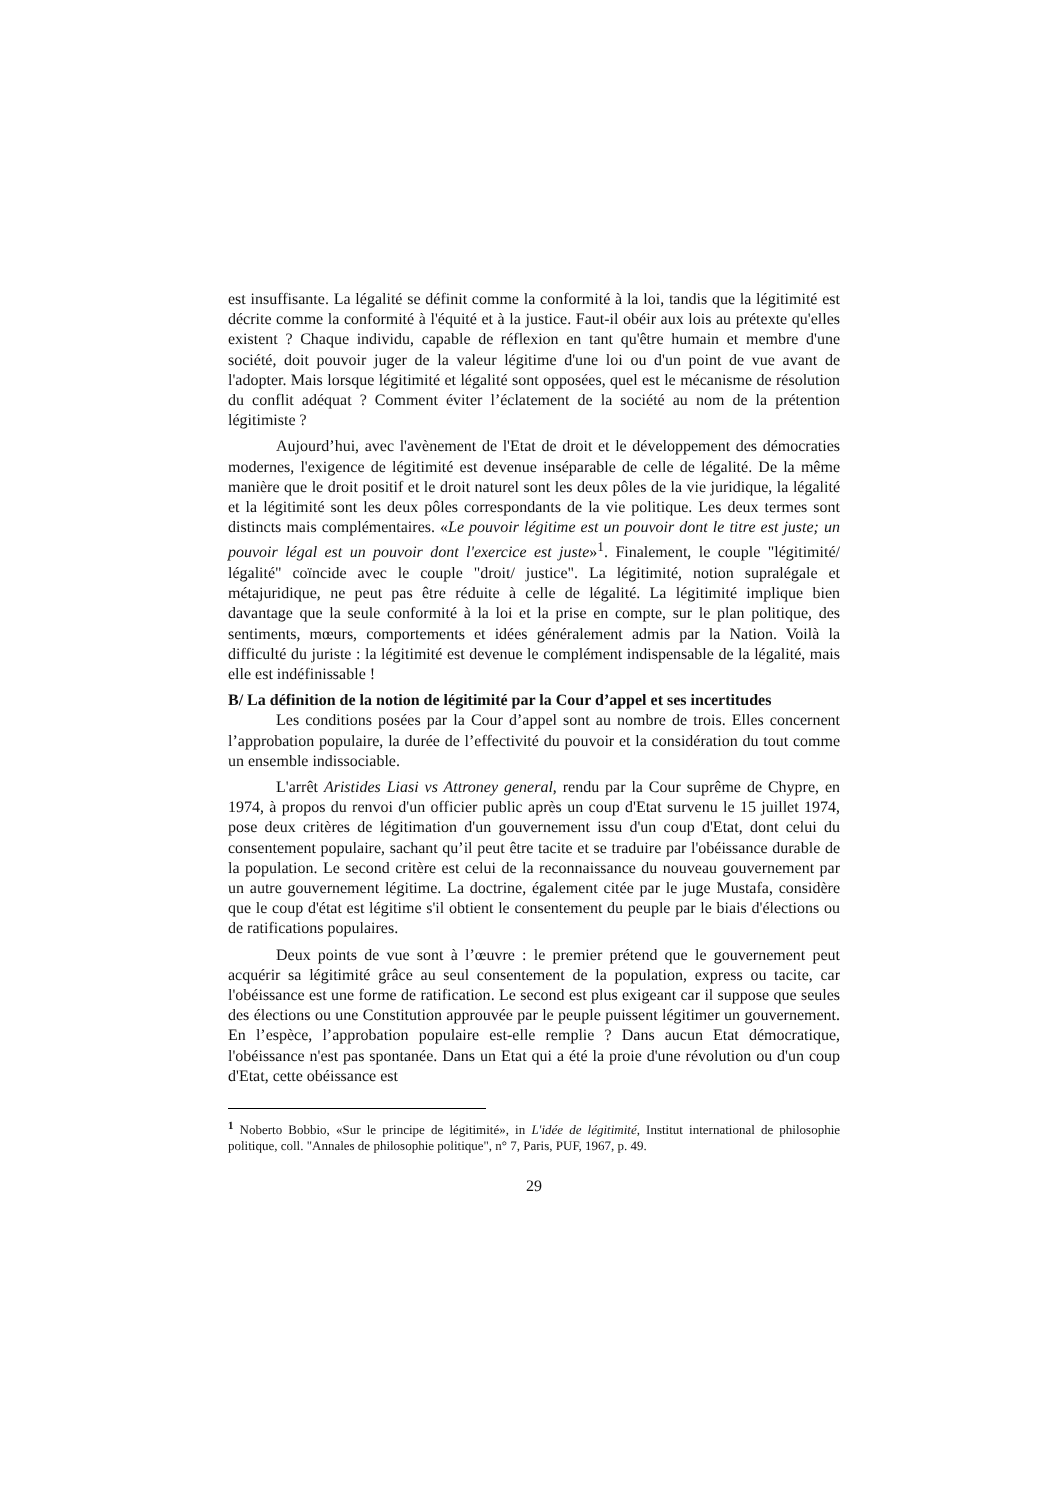est insuffisante. La légalité se définit comme la conformité à la loi, tandis que la légitimité est décrite comme la conformité à l'équité et à la justice. Faut-il obéir aux lois au prétexte qu'elles existent ? Chaque individu, capable de réflexion en tant qu'être humain et membre d'une société, doit pouvoir juger de la valeur légitime d'une loi ou d'un point de vue avant de l'adopter. Mais lorsque légitimité et légalité sont opposées, quel est le mécanisme de résolution du conflit adéquat ? Comment éviter l’éclatement de la société au nom de la prétention légitimiste ?
Aujourd’hui, avec l'avènement de l'Etat de droit et le développement des démocraties modernes, l'exigence de légitimité est devenue inséparable de celle de légalité. De la même manière que le droit positif et le droit naturel sont les deux pôles de la vie juridique, la légalité et la légitimité sont les deux pôles correspondants de la vie politique. Les deux termes sont distincts mais complémentaires. «Le pouvoir légitime est un pouvoir dont le titre est juste; un pouvoir légal est un pouvoir dont l'exercice est juste»<sup>1</sup>. Finalement, le couple "légitimité/ légalité" coïncide avec le couple "droit/ justice". La légitimité, notion supralégale et métajuridique, ne peut pas être réduite à celle de légalité. La légitimité implique bien davantage que la seule conformité à la loi et la prise en compte, sur le plan politique, des sentiments, mœurs, comportements et idées généralement admis par la Nation. Voilà la difficulté du juriste : la légitimité est devenue le complément indispensable de la légalité, mais elle est indéfinissable !
B/ La définition de la notion de légitimité par la Cour d’appel et ses incertitudes
Les conditions posées par la Cour d’appel sont au nombre de trois. Elles concernent l’approbation populaire, la durée de l’effectivité du pouvoir et la considération du tout comme un ensemble indissociable.
L'arrêt Aristides Liasi vs Attroney general, rendu par la Cour suprême de Chypre, en 1974, à propos du renvoi d'un officier public après un coup d'Etat survenu le 15 juillet 1974, pose deux critères de légitimation d'un gouvernement issu d'un coup d'Etat, dont celui du consentement populaire, sachant qu’il peut être tacite et se traduire par l'obéissance durable de la population. Le second critère est celui de la reconnaissance du nouveau gouvernement par un autre gouvernement légitime. La doctrine, également citée par le juge Mustafa, considère que le coup d'état est légitime s'il obtient le consentement du peuple par le biais d'élections ou de ratifications populaires.
Deux points de vue sont à l’œuvre : le premier prétend que le gouvernement peut acquérir sa légitimité grâce au seul consentement de la population, express ou tacite, car l'obéissance est une forme de ratification. Le second est plus exigeant car il suppose que seules des élections ou une Constitution approuvée par le peuple puissent légitimer un gouvernement. En l’espèce, l’approbation populaire est-elle remplie ? Dans aucun Etat démocratique, l'obéissance n'est pas spontanée. Dans un Etat qui a été la proie d'une révolution ou d'un coup d'Etat, cette obéissance est
<sup>1</sup> Noberto Bobbio, «Sur le principe de légitimité», in L'idée de légitimité, Institut international de philosophie politique, coll. "Annales de philosophie politique", n° 7, Paris, PUF, 1967, p. 49.
29